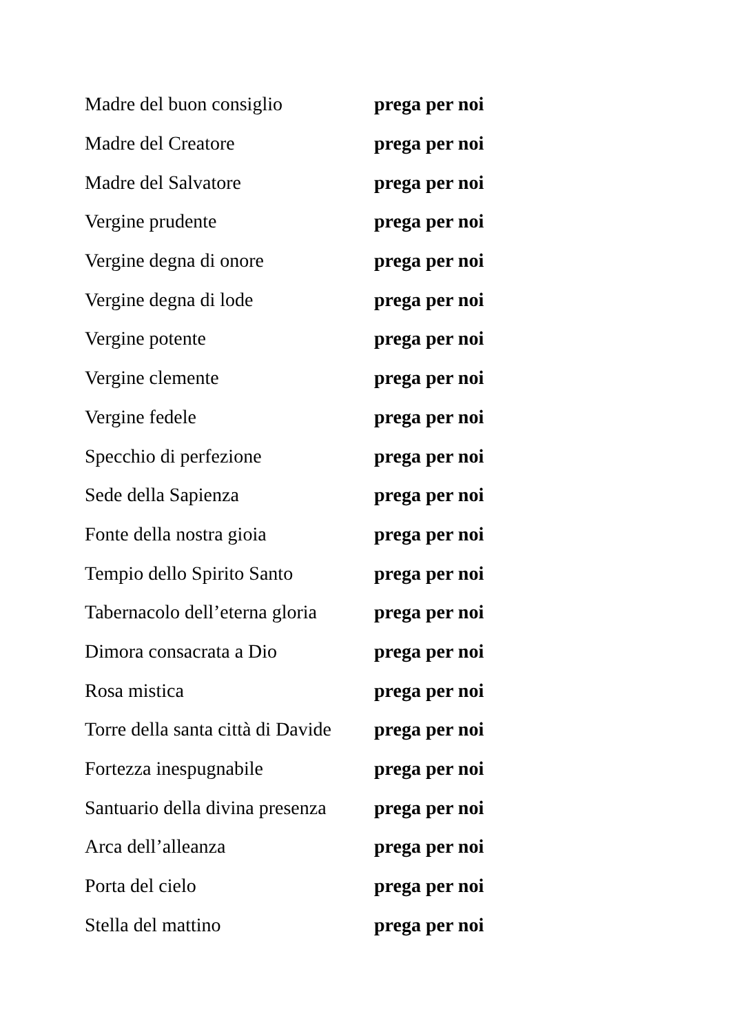Madre del buon consiglio prega per noi
Madre del Creatore prega per noi
Madre del Salvatore prega per noi
Vergine prudente prega per noi
Vergine degna di onore prega per noi
Vergine degna di lode prega per noi
Vergine potente prega per noi
Vergine clemente prega per noi
Vergine fedele prega per noi
Specchio di perfezione prega per noi
Sede della Sapienza prega per noi
Fonte della nostra gioia prega per noi
Tempio dello Spirito Santo prega per noi
Tabernacolo dell’eterna gloria prega per noi
Dimora consacrata a Dio prega per noi
Rosa mistica prega per noi
Torre della santa città di Davide prega per noi
Fortezza inespugnabile prega per noi
Santuario della divina presenza prega per noi
Arca dell’alleanza prega per noi
Porta del cielo prega per noi
Stella del mattino prega per noi